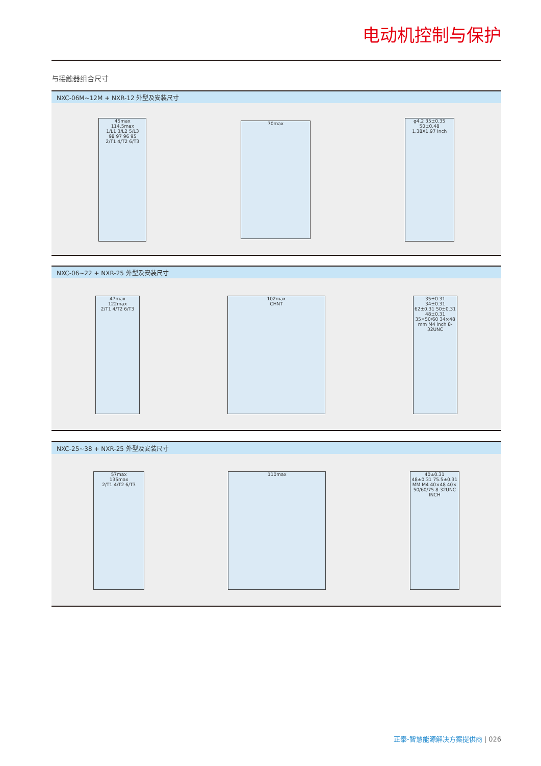电动机控制与保护
与接触器组合尺寸
NXC-06M~12M + NXR-12 外型及安装尺寸
45max
114.5max
1/L1 3/L2 5/L3
98 97 96 95
2/T1 4/T2 6/T3
70max
φ4.2 35±0.35
50±0.48
1.38X1.97 inch
NXC-06~22 + NXR-25 外型及安装尺寸
47max
122max
2/T1 4/T2 6/T3
102max
CHNT
35±0.31
34±0.31
62±0.31 50±0.31 48±0.31
35×50/60 34×48 mm M4 inch 8-32UNC
NXC-25~38 + NXR-25 外型及安装尺寸
57max
135max
2/T1 4/T2 6/T3
110max
40±0.31
48±0.31 75.5±0.31
MM M4 40×48 40× 50/60/75 8-32UNC INCH
正泰-智慧能源解决方案提供商 | 026